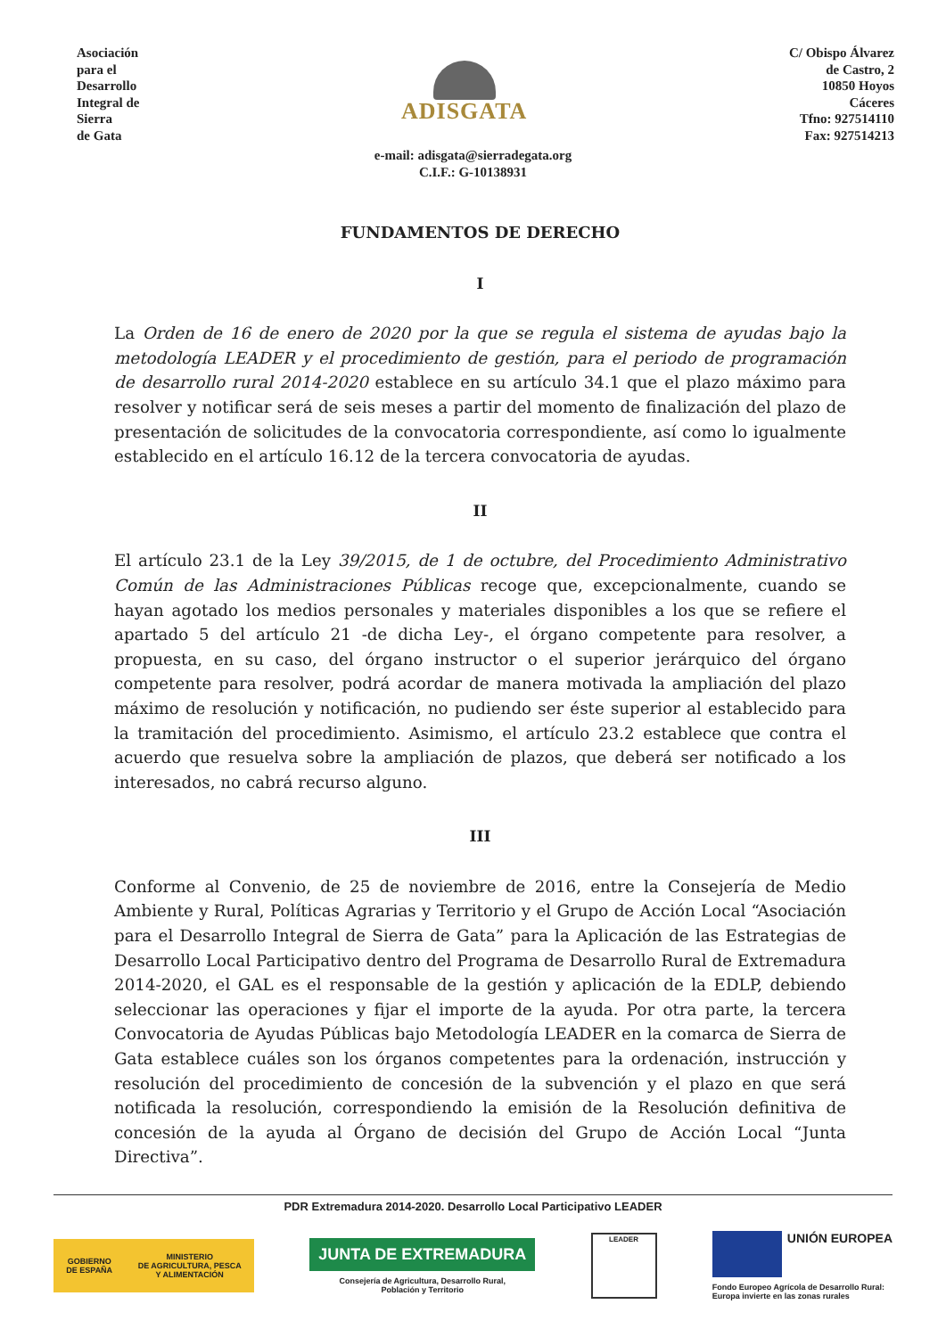Asociación
para el
Desarrollo
Integral de
Sierra
de Gata
ADISGATA
C/ Obispo Álvarez
de Castro, 2
10850 Hoyos
Cáceres
Tfno: 927514110
Fax: 927514213
e-mail: adisgata@sierradegata.org
C.I.F.: G-10138931
FUNDAMENTOS DE DERECHO
I
La Orden de 16 de enero de 2020 por la que se regula el sistema de ayudas bajo la metodología LEADER y el procedimiento de gestión, para el periodo de programación de desarrollo rural 2014-2020 establece en su artículo 34.1 que el plazo máximo para resolver y notificar será de seis meses a partir del momento de finalización del plazo de presentación de solicitudes de la convocatoria correspondiente, así como lo igualmente establecido en el artículo 16.12 de la tercera convocatoria de ayudas.
II
El artículo 23.1 de la Ley 39/2015, de 1 de octubre, del Procedimiento Administrativo Común de las Administraciones Públicas recoge que, excepcionalmente, cuando se hayan agotado los medios personales y materiales disponibles a los que se refiere el apartado 5 del artículo 21 -de dicha Ley-, el órgano competente para resolver, a propuesta, en su caso, del órgano instructor o el superior jerárquico del órgano competente para resolver, podrá acordar de manera motivada la ampliación del plazo máximo de resolución y notificación, no pudiendo ser éste superior al establecido para la tramitación del procedimiento. Asimismo, el artículo 23.2 establece que contra el acuerdo que resuelva sobre la ampliación de plazos, que deberá ser notificado a los interesados, no cabrá recurso alguno.
III
Conforme al Convenio, de 25 de noviembre de 2016, entre la Consejería de Medio Ambiente y Rural, Políticas Agrarias y Territorio y el Grupo de Acción Local “Asociación para el Desarrollo Integral de Sierra de Gata” para la Aplicación de las Estrategias de Desarrollo Local Participativo dentro del Programa de Desarrollo Rural de Extremadura 2014-2020, el GAL es el responsable de la gestión y aplicación de la EDLP, debiendo seleccionar las operaciones y fijar el importe de la ayuda. Por otra parte, la tercera Convocatoria de Ayudas Públicas bajo Metodología LEADER en la comarca de Sierra de Gata establece cuáles son los órganos competentes para la ordenación, instrucción y resolución del procedimiento de concesión de la subvención y el plazo en que será notificada la resolución, correspondiendo la emisión de la Resolución definitiva de concesión de la ayuda al Órgano de decisión del Grupo de Acción Local “Junta Directiva”.
PDR Extremadura 2014-2020. Desarrollo Local Participativo LEADER
GOBIERNO
DE ESPAÑA MINISTERIO
DE AGRICULTURA, PESCA
Y ALIMENTACIÓN
JUNTA DE EXTREMADURA
Consejería de Agricultura, Desarrollo Rural,
Población y Territorio
LEADER
UNIÓN EUROPEA
Fondo Europeo Agrícola de Desarrollo Rural:
Europa invierte en las zonas rurales